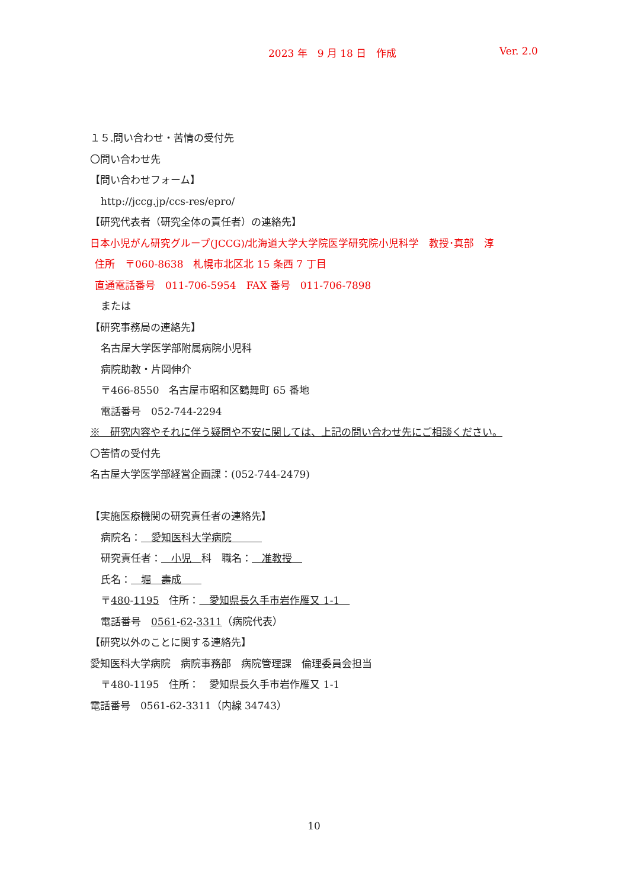2023 年　9 月 18 日　作成 Ver. 2.0
１５.問い合わせ・苦情の受付先
〇問い合わせ先
【問い合わせフォーム】
http://jccg.jp/ccs-res/epro/
【研究代表者（研究全体の責任者）の連絡先】
日本小児がん研究グループ(JCCG)/北海道大学大学院医学研究院小児科学　教授･真部　淳
住所　〒060-8638　札幌市北区北 15 条西 7 丁目
直通電話番号　011-706-5954　FAX 番号　011-706-7898
または
【研究事務局の連絡先】
名古屋大学医学部附属病院小児科
病院助教・片岡伸介
〒466-8550　名古屋市昭和区鶴舞町 65 番地
電話番号　052-744-2294
※　研究内容やそれに伴う疑問や不安に関しては、上記の問い合わせ先にご相談ください。
〇苦情の受付先
名古屋大学医学部経営企画課：(052-744-2479)
【実施医療機関の研究責任者の連絡先】
病院名：　愛知医科大学病院　　　
研究責任者：　小児　科　職名：　准教授　
氏名：　堀　壽成　　
〒480-1195　住所：　愛知県長久手市岩作雁又 1-1　
電話番号　0561-62-3311（病院代表）
【研究以外のことに関する連絡先】
愛知医科大学病院　病院事務部　病院管理課　倫理委員会担当
〒480-1195　住所：　愛知県長久手市岩作雁又 1-1
電話番号　0561-62-3311（内線 34743）
10